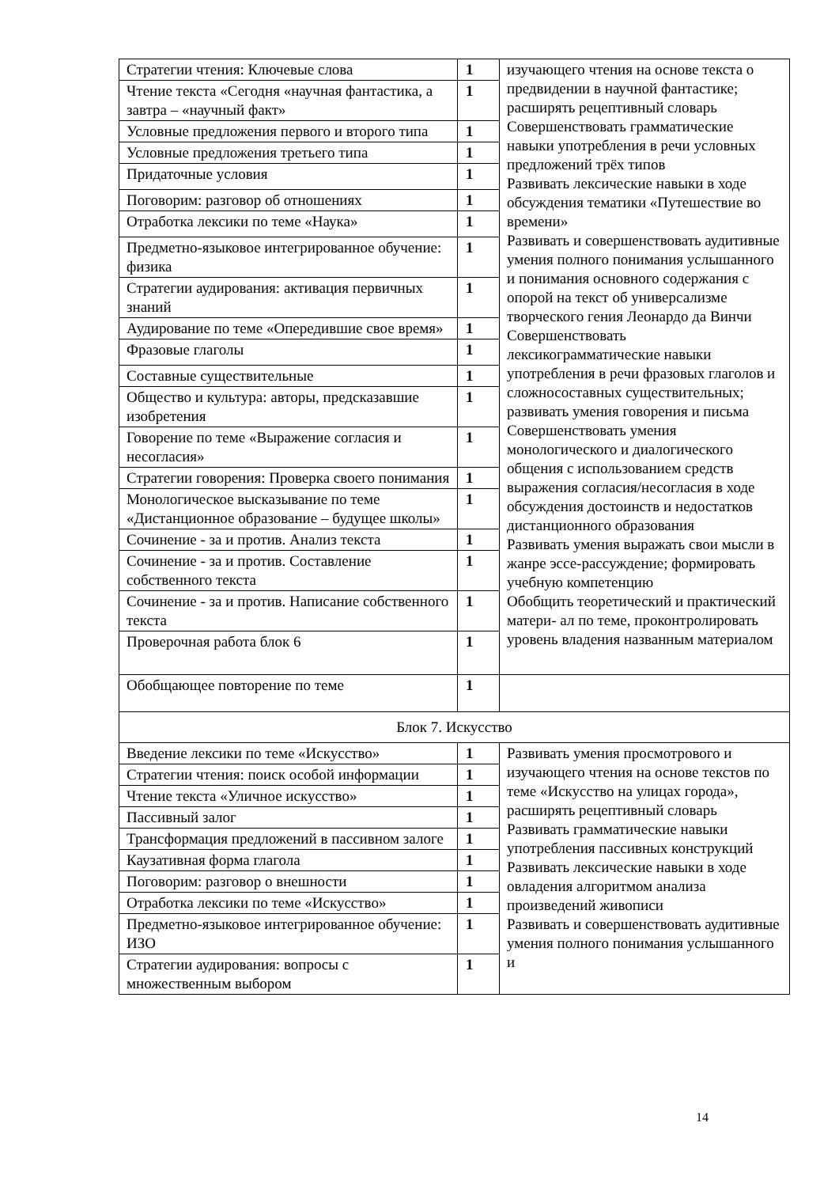| Стратегии чтения: Ключевые слова | 1 | изучающего чтения на основе текста о предвидении в научной фантастике; расширять рецептивный словарь Совершенствовать грамматические навыки употребления в речи условных предложений трёх типов Развивать лексические навыки в ходе обсуждения тематики «Путешествие во времени» Развивать и совершенствовать аудитивные умения полного понимания услышанного и понимания основного содержания с опорой на текст об универсализме творческого гения Леонардо да Винчи Совершенствовать лексикограмматические навыки употребления в речи фразовых глаголов и сложносоставных существительных; развивать умения говорения и письма Совершенствовать умения монологического и диалогического общения с использованием средств выражения согласия/несогласия в ходе обсуждения достоинств и недостатков дистанционного образования Развивать умения выражать свои мысли в жанре эссе-рассуждение; формировать учебную компетенцию Обобщить теоретический и практический матери- ал по теме, проконтролировать уровень владения названным материалом |
| Чтение текста «Сегодня «научная фантастика, а завтра – «научный факт» | 1 | |
| Условные предложения первого и второго типа | 1 | |
| Условные предложения третьего типа | 1 | |
| Придаточные условия | 1 | |
| Поговорим: разговор об отношениях | 1 | |
| Отработка лексики по теме «Наука» | 1 | |
| Предметно-языковое интегрированное обучение: физика | 1 | |
| Стратегии аудирования: активация первичных знаний | 1 | |
| Аудирование по теме «Опередившие свое время» | 1 | |
| Фразовые глаголы | 1 | |
| Составные существительные | 1 | |
| Общество и культура: авторы, предсказавшие изобретения | 1 | |
| Говорение по теме «Выражение согласия и несогласия» | 1 | |
| Стратегии говорения: Проверка своего понимания | 1 | |
| Монологическое высказывание по теме «Дистанционное образование – будущее школы» | 1 | |
| Сочинение - за и против. Анализ текста | 1 | |
| Сочинение - за и против. Составление собственного текста | 1 | |
| Сочинение - за и против. Написание собственного текста | 1 | |
| Проверочная работа блок 6 | 1 | |
| Обобщающее повторение по теме | 1 | |
| Блок 7. Искусство | | |
| Введение лексики по теме «Искусство» | 1 | Развивать умения просмотрового и изучающего чтения на основе текстов по теме «Искусство на улицах города», расширять рецептивный словарь Развивать грамматические навыки употребления пассивных конструкций Развивать лексические навыки в ходе овладения алгоритмом анализа произведений живописи Развивать и совершенствовать аудитивные умения полного понимания услышанного и |
| Стратегии чтения: поиск особой информации | 1 | |
| Чтение текста «Уличное искусство» | 1 | |
| Пассивный залог | 1 | |
| Трансформация предложений в пассивном залоге | 1 | |
| Каузативная форма глагола | 1 | |
| Поговорим: разговор о внешности | 1 | |
| Отработка лексики по теме «Искусство» | 1 | |
| Предметно-языковое интегрированное обучение: ИЗО | 1 | |
| Стратегии аудирования: вопросы с множественным выбором | 1 | |
14